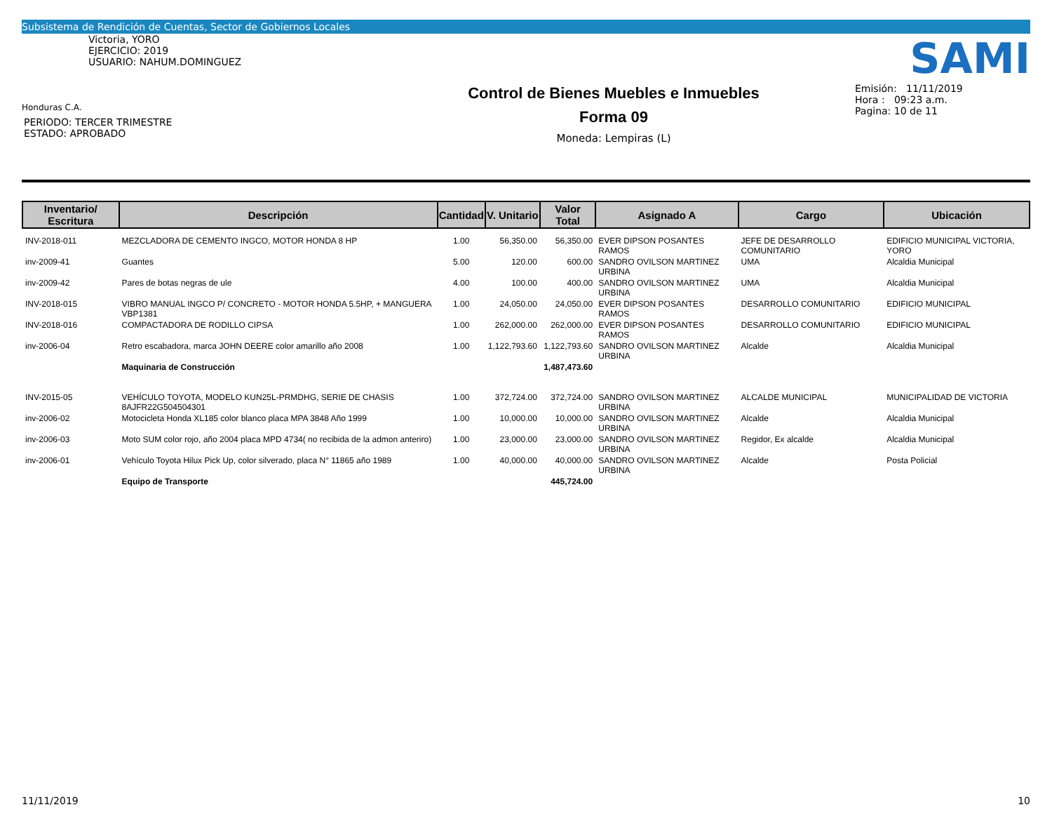Subsistema de Rendición de Cuentas, Sector de Gobiernos Locales
Victoria, YORO
EJERCICIO: 2019
USUARIO: NAHUM.DOMINGUEZ
Honduras C.A.
PERIODO: TERCER TRIMESTRE
ESTADO: APROBADO
Control de Bienes Muebles e Inmuebles
Forma 09
Moneda: Lempiras (L)
SAMI
Emisión: 11/11/2019
Hora : 09:23 a.m.
Pagina: 10 de 11
| Inventario/ Escritura | Descripción | Cantidad | V. Unitario | Valor Total | Asignado A | Cargo | Ubicación |
| --- | --- | --- | --- | --- | --- | --- | --- |
| INV-2018-011 | MEZCLADORA DE CEMENTO INGCO, MOTOR HONDA 8 HP | 1.00 | 56,350.00 | 56,350.00 | EVER DIPSON POSANTES RAMOS | JEFE DE DESARROLLO COMUNITARIO | EDIFICIO MUNICIPAL VICTORIA, YORO |
| inv-2009-41 | Guantes | 5.00 | 120.00 | 600.00 | SANDRO OVILSON MARTINEZ URBINA | UMA | Alcaldia Municipal |
| inv-2009-42 | Pares de botas negras de ule | 4.00 | 100.00 | 400.00 | SANDRO OVILSON MARTINEZ URBINA | UMA | Alcaldia Municipal |
| INV-2018-015 | VIBRO MANUAL INGCO P/ CONCRETO - MOTOR HONDA 5.5HP, + MANGUERA VBP1381 | 1.00 | 24,050.00 | 24,050.00 | EVER DIPSON POSANTES RAMOS | DESARROLLO COMUNITARIO | EDIFICIO MUNICIPAL |
| INV-2018-016 | COMPACTADORA DE RODILLO CIPSA | 1.00 | 262,000.00 | 262,000.00 | EVER DIPSON POSANTES RAMOS | DESARROLLO COMUNITARIO | EDIFICIO MUNICIPAL |
| inv-2006-04 | Retro escabadora, marca JOHN DEERE color amarillo año 2008 | 1.00 | 1,122,793.60 | 1,122,793.60 | SANDRO OVILSON MARTINEZ URBINA | Alcalde | Alcaldia Municipal |
| | Maquinaria de Construcción | | | 1,487,473.60 | | | |
| INV-2015-05 | VEHÍCULO TOYOTA, MODELO KUN25L-PRMDHG, SERIE DE CHASIS 8AJFR22G504504301 | 1.00 | 372,724.00 | 372,724.00 | SANDRO OVILSON MARTINEZ URBINA | ALCALDE MUNICIPAL | MUNICIPALIDAD DE VICTORIA |
| inv-2006-02 | Motocicleta Honda XL185 color blanco placa MPA 3848 Año 1999 | 1.00 | 10,000.00 | 10,000.00 | SANDRO OVILSON MARTINEZ URBINA | Alcalde | Alcaldia Municipal |
| inv-2006-03 | Moto SUM color rojo, año 2004 placa MPD 4734( no recibida de la admon anteriro) | 1.00 | 23,000.00 | 23,000.00 | SANDRO OVILSON MARTINEZ URBINA | Regidor, Ex alcalde | Alcaldia Municipal |
| inv-2006-01 | Vehículo Toyota Hilux Pick Up, color silverado, placa N° 11865 año 1989 | 1.00 | 40,000.00 | 40,000.00 | SANDRO OVILSON MARTINEZ URBINA | Alcalde | Posta Policial |
| | Equipo de Transporte | | | 445,724.00 | | | |
11/11/2019 10